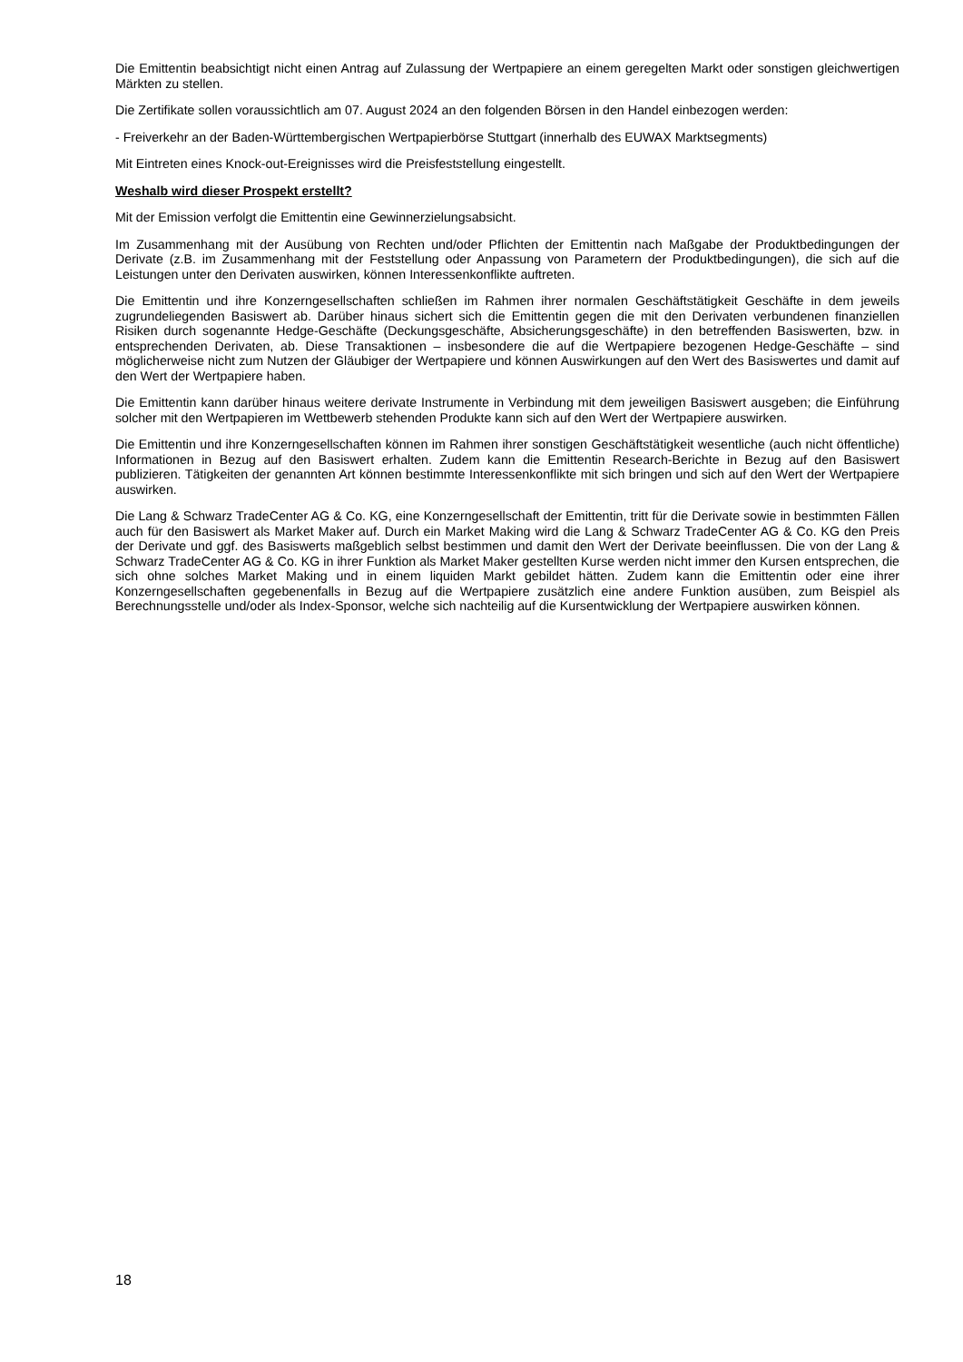Die Emittentin beabsichtigt nicht einen Antrag auf Zulassung der Wertpapiere an einem geregelten Markt oder sonstigen gleichwertigen Märkten zu stellen.
Die Zertifikate sollen voraussichtlich am 07. August 2024 an den folgenden Börsen in den Handel einbezogen werden:
- Freiverkehr an der Baden-Württembergischen Wertpapierbörse Stuttgart (innerhalb des EUWAX Marktsegments)
Mit Eintreten eines Knock-out-Ereignisses wird die Preisfeststellung eingestellt.
Weshalb wird dieser Prospekt erstellt?
Mit der Emission verfolgt die Emittentin eine Gewinnerzielungsabsicht.
Im Zusammenhang mit der Ausübung von Rechten und/oder Pflichten der Emittentin nach Maßgabe der Produktbedingungen der Derivate (z.B. im Zusammenhang mit der Feststellung oder Anpassung von Parametern der Produktbedingungen), die sich auf die Leistungen unter den Derivaten auswirken, können Interessenkonflikte auftreten.
Die Emittentin und ihre Konzerngesellschaften schließen im Rahmen ihrer normalen Geschäftstätigkeit Geschäfte in dem jeweils zugrundeliegenden Basiswert ab. Darüber hinaus sichert sich die Emittentin gegen die mit den Derivaten verbundenen finanziellen Risiken durch sogenannte Hedge-Geschäfte (Deckungsgeschäfte, Absicherungsgeschäfte) in den betreffenden Basiswerten, bzw. in entsprechenden Derivaten, ab. Diese Transaktionen – insbesondere die auf die Wertpapiere bezogenen Hedge-Geschäfte – sind möglicherweise nicht zum Nutzen der Gläubiger der Wertpapiere und können Auswirkungen auf den Wert des Basiswertes und damit auf den Wert der Wertpapiere haben.
Die Emittentin kann darüber hinaus weitere derivate Instrumente in Verbindung mit dem jeweiligen Basiswert ausgeben; die Einführung solcher mit den Wertpapieren im Wettbewerb stehenden Produkte kann sich auf den Wert der Wertpapiere auswirken.
Die Emittentin und ihre Konzerngesellschaften können im Rahmen ihrer sonstigen Geschäftstätigkeit wesentliche (auch nicht öffentliche) Informationen in Bezug auf den Basiswert erhalten. Zudem kann die Emittentin Research-Berichte in Bezug auf den Basiswert publizieren. Tätigkeiten der genannten Art können bestimmte Interessenkonflikte mit sich bringen und sich auf den Wert der Wertpapiere auswirken.
Die Lang & Schwarz TradeCenter AG & Co. KG, eine Konzerngesellschaft der Emittentin, tritt für die Derivate sowie in bestimmten Fällen auch für den Basiswert als Market Maker auf. Durch ein Market Making wird die Lang & Schwarz TradeCenter AG & Co. KG den Preis der Derivate und ggf. des Basiswerts maßgeblich selbst bestimmen und damit den Wert der Derivate beeinflussen. Die von der Lang & Schwarz TradeCenter AG & Co. KG in ihrer Funktion als Market Maker gestellten Kurse werden nicht immer den Kursen entsprechen, die sich ohne solches Market Making und in einem liquiden Markt gebildet hätten. Zudem kann die Emittentin oder eine ihrer Konzerngesellschaften gegebenenfalls in Bezug auf die Wertpapiere zusätzlich eine andere Funktion ausüben, zum Beispiel als Berechnungsstelle und/oder als Index-Sponsor, welche sich nachteilig auf die Kursentwicklung der Wertpapiere auswirken können.
18